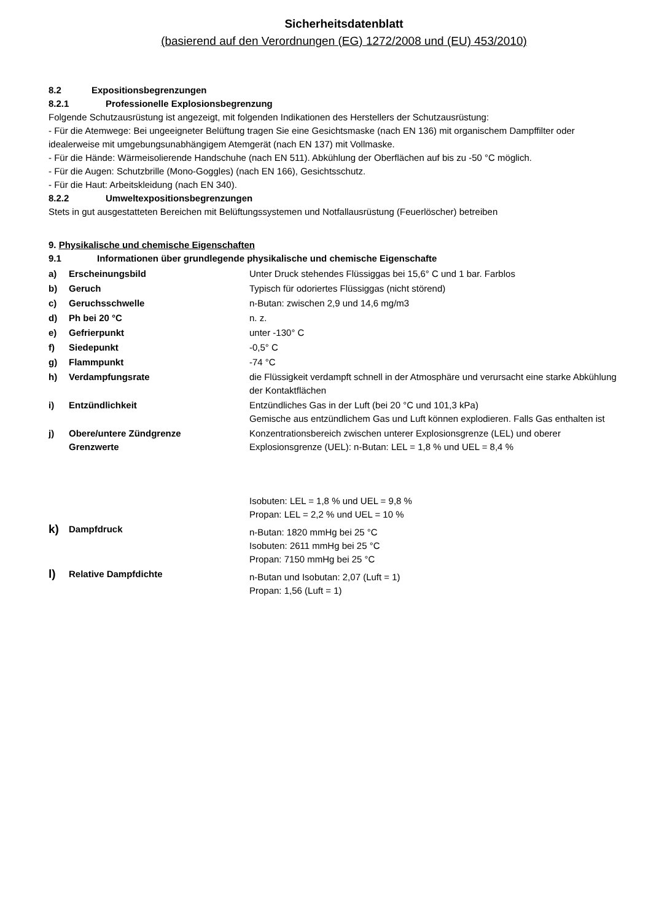Sicherheitsdatenblatt
(basierend auf den Verordnungen (EG) 1272/2008 und (EU) 453/2010)
8.2 Expositionsbegrenzungen
8.2.1 Professionelle Explosionsbegrenzung
Folgende Schutzausrüstung ist angezeigt, mit folgenden Indikationen des Herstellers der Schutzausrüstung:
- Für die Atemwege: Bei ungeeigneter Belüftung tragen Sie eine Gesichtsmaske (nach EN 136) mit organischem Dampffilter oder idealerweise mit umgebungsunabhängigem Atemgerät (nach EN 137) mit Vollmaske.
- Für die Hände: Wärmeisolierende Handschuhe (nach EN 511). Abkühlung der Oberflächen auf bis zu -50 °C möglich.
- Für die Augen: Schutzbrille (Mono-Goggles) (nach EN 166), Gesichtsschutz.
- Für die Haut: Arbeitskleidung (nach EN 340).
8.2.2 Umweltexpositionsbegrenzungen
Stets in gut ausgestatteten Bereichen mit Belüftungssystemen und Notfallausrüstung (Feuerlöscher) betreiben
9. Physikalische und chemische Eigenschaften
9.1 Informationen über grundlegende physikalische und chemische Eigenschafte
| a) | Erscheinungsbild | Unter Druck stehendes Flüssiggas bei 15,6° C und 1 bar. Farblos |
| b) | Geruch | Typisch für odoriertes Flüssiggas (nicht störend) |
| c) | Geruchsschwelle | n-Butan: zwischen 2,9 und 14,6 mg/m3 |
| d) | Ph bei 20 °C | n. z. |
| e) | Gefrierpunkt | unter -130° C |
| f) | Siedepunkt | -0,5° C |
| g) | Flammpunkt | -74 °C |
| h) | Verdampfungsrate | die Flüssigkeit verdampft schnell in der Atmosphäre und verursacht eine starke Abkühlung der Kontaktflächen |
| i) | Entzündlichkeit | Entzündliches Gas in der Luft (bei 20 °C und 101,3 kPa) Gemische aus entzündlichem Gas und Luft können explodieren. Falls Gas enthalten ist |
| j) | Obere/untere Zündgrenze Grenzwerte | Konzentrationsbereich zwischen unterer Explosionsgrenze (LEL) und oberer Explosionsgrenze (UEL): n-Butan: LEL = 1,8 % und UEL = 8,4 % Isobuten: LEL = 1,8 % und UEL = 9,8 % Propan: LEL = 2,2 % und UEL = 10 % |
| k) | Dampfdruck | n-Butan: 1820 mmHg bei 25 °C Isobuten: 2611 mmHg bei 25 °C Propan: 7150 mmHg bei 25 °C |
| l) | Relative Dampfdichte | n-Butan und Isobutan: 2,07 (Luft = 1) Propan: 1,56 (Luft = 1) |